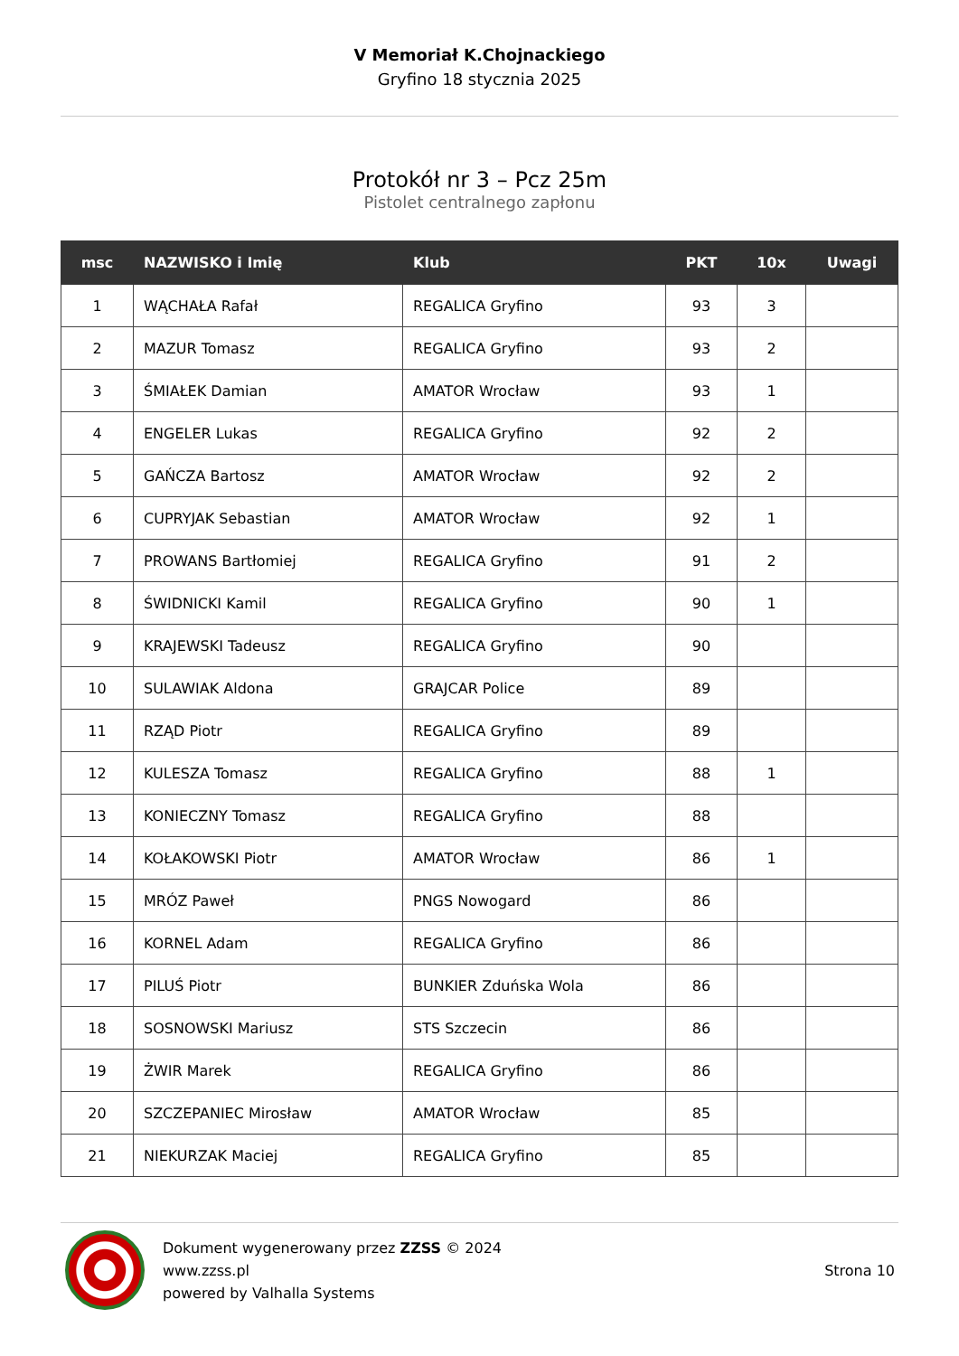V Memoriał K.Chojnackiego
Gryfino 18 stycznia 2025
Protokół nr 3 – Pcz 25m
Pistolet centralnego zapłonu
| msc | NAZWISKO i Imię | Klub | PKT | 10x | Uwagi |
| --- | --- | --- | --- | --- | --- |
| 1 | WĄCHAŁA Rafał | REGALICA Gryfino | 93 | 3 | |
| 2 | MAZUR Tomasz | REGALICA Gryfino | 93 | 2 | |
| 3 | ŚMIAŁEK Damian | AMATOR Wrocław | 93 | 1 | |
| 4 | ENGELER Lukas | REGALICA Gryfino | 92 | 2 | |
| 5 | GAŃCZA Bartosz | AMATOR Wrocław | 92 | 2 | |
| 6 | CUPRYJAK Sebastian | AMATOR Wrocław | 92 | 1 | |
| 7 | PROWANS Bartłomiej | REGALICA Gryfino | 91 | 2 | |
| 8 | ŚWIDNICKI Kamil | REGALICA Gryfino | 90 | 1 | |
| 9 | KRAJEWSKI Tadeusz | REGALICA Gryfino | 90 | | |
| 10 | SULAWIAK Aldona | GRAJCAR Police | 89 | | |
| 11 | RZĄD Piotr | REGALICA Gryfino | 89 | | |
| 12 | KULESZA Tomasz | REGALICA Gryfino | 88 | 1 | |
| 13 | KONIECZNY Tomasz | REGALICA Gryfino | 88 | | |
| 14 | KOŁAKOWSKI Piotr | AMATOR Wrocław | 86 | 1 | |
| 15 | MRÓZ Paweł | PNGS Nowogard | 86 | | |
| 16 | KORNEL Adam | REGALICA Gryfino | 86 | | |
| 17 | PILUŚ Piotr | BUNKIER Zduńska Wola | 86 | | |
| 18 | SOSNOWSKI Mariusz | STS Szczecin | 86 | | |
| 19 | ŻWIR Marek | REGALICA Gryfino | 86 | | |
| 20 | SZCZEPANIEC Mirosław | AMATOR Wrocław | 85 | | |
| 21 | NIEKURZAK Maciej | REGALICA Gryfino | 85 | | |
Dokument wygenerowany przez ZZSS © 2024
www.zzss.pl
powered by Valhalla Systems
Strona 10